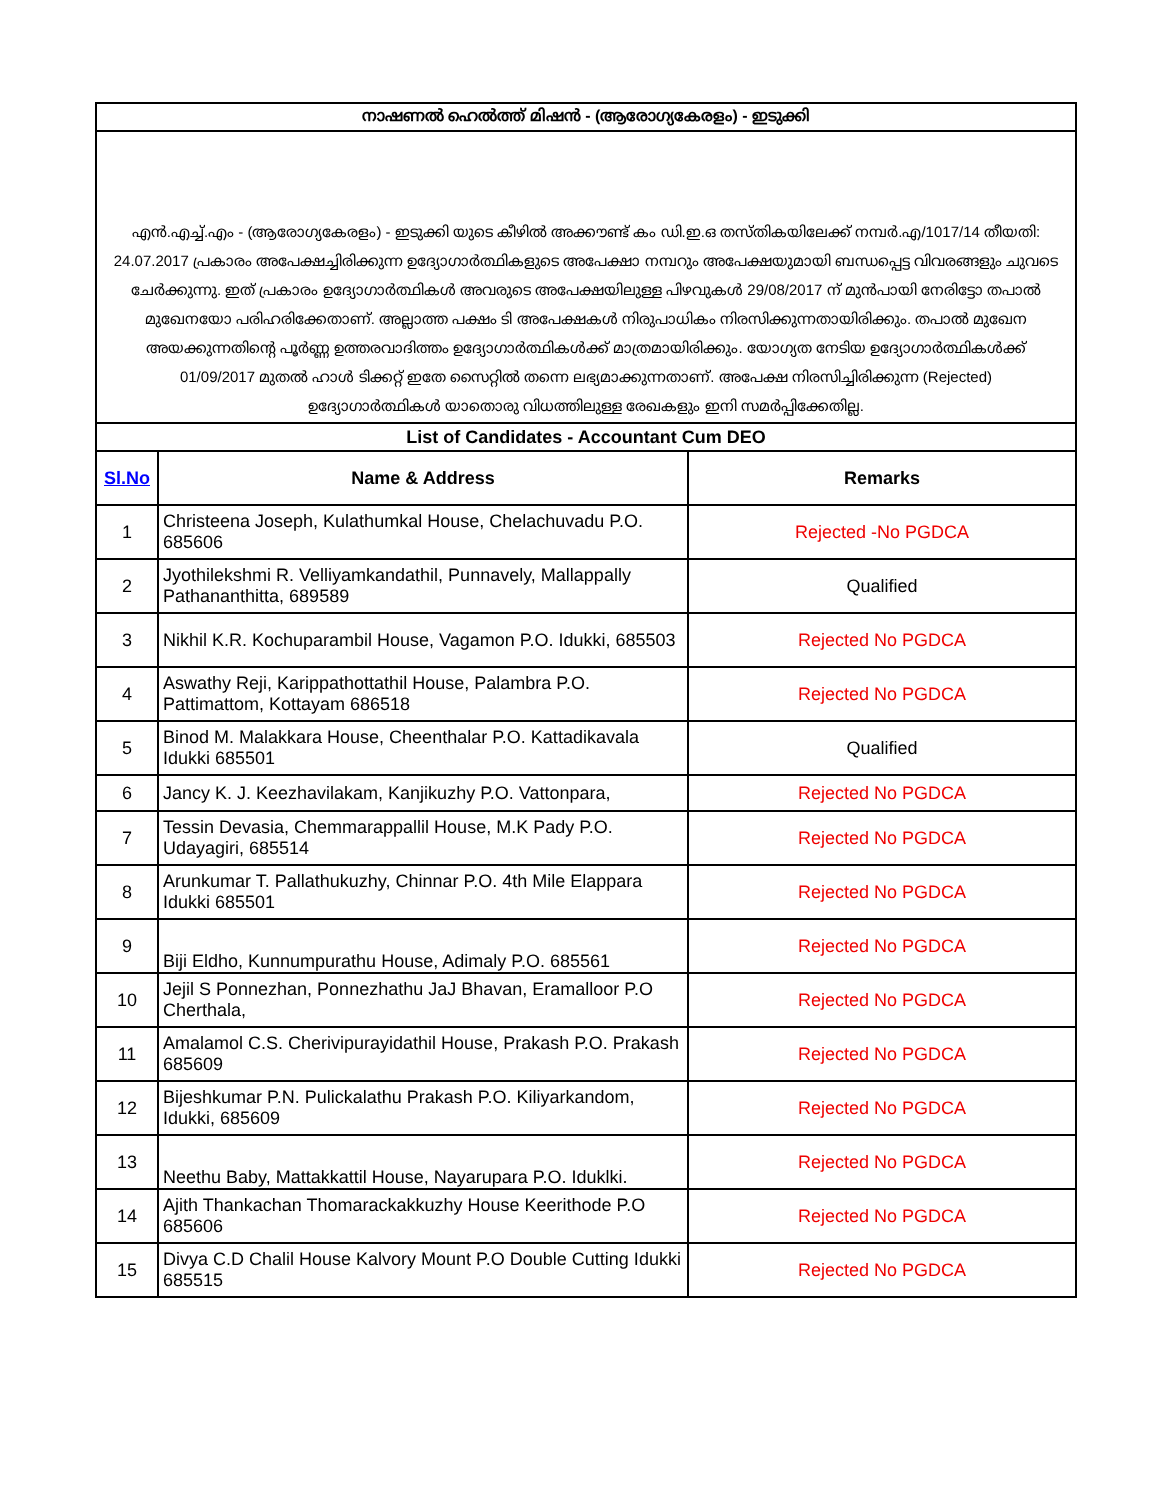| നാഷണൽ ഹെൽത്ത് മിഷൻ - (ആരോഗ്യകേരളം) - ഇടുക്കി | | |
| --- | --- | --- |
| എൻ.എച്ച്.എം - (ആരോഗ്യകേരളം) - ഇടുക്കി യുടെ കീഴിൽ അക്കൗണ്ട് കം ഡി.ഇ.ഒ തസ്തികയിലേക്ക് നമ്പർ.എ/1017/14 തീയതി: 24.07.2017 പ്രകാരം അപേക്ഷച്ചിരിക്കുന്ന ഉദ്യോഗാർത്ഥികളുടെ അപേക്ഷാ നമ്പറും അപേക്ഷയുമായി ബന്ധപ്പെട്ട വിവരങ്ങളും ചുവടെ ചേർക്കുന്നു. ഇത് പ്രകാരം ഉദ്യോഗാർത്ഥികൾ അവരുടെ അപേക്ഷയിലുള്ള പിഴവുകൾ 29/08/2017 ന് മുൻപായി നേരിട്ടോ തപാൽ മുഖേനയോ പരിഹരിക്കേതാണ്. അല്ലാത്ത പക്ഷം ടി അപേക്ഷകൾ നിരുപാധികം നിരസിക്കുന്നതായിരിക്കും. തപാൽ മുഖേന അയക്കുന്നതിന്റെ പൂർണ്ണ ഉത്തരവാദിത്തം ഉദ്യോഗാർത്ഥികൾക്ക് മാത്രമായിരിക്കും. യോഗ്യത നേടിയ ഉദ്യോഗാർത്ഥികൾക്ക് 01/09/2017 മുതൽ ഹാൾ ടിക്കറ്റ് ഇതേ സൈറ്റിൽ തന്നെ ലഭ്യമാക്കുന്നതാണ്. അപേക്ഷ നിരസിച്ചിരിക്കുന്ന (Rejected) ഉദ്യോഗാർത്ഥികൾ യാതൊരു വിധത്തിലുള്ള രേഖകളും ഇനി സമർപ്പിക്കേതില്ല. | | |
| List of Candidates - Accountant Cum DEO | | |
| Sl.No | Name & Address | Remarks |
| 1 | Christeena Joseph, Kulathumkal House, Chelachuvadu P.O. 685606 | Rejected -No PGDCA |
| 2 | Jyothilekshmi R. Velliyamkandathil, Punnavely, Mallappally Pathananthitta, 689589 | Qualified |
| 3 | Nikhil K.R. Kochuparambil House, Vagamon P.O. Idukki, 685503 | Rejected No PGDCA |
| 4 | Aswathy Reji, Karippathottathil House, Palambra P.O. Pattimattom, Kottayam 686518 | Rejected No PGDCA |
| 5 | Binod M. Malakkara House, Cheenthalar P.O. Kattadikavala Idukki 685501 | Qualified |
| 6 | Jancy K. J. Keezhavilakam, Kanjikuzhy P.O. Vattonpara, | Rejected No PGDCA |
| 7 | Tessin Devasia, Chemmarappallil House, M.K Pady P.O. Udayagiri, 685514 | Rejected No PGDCA |
| 8 | Arunkumar T. Pallathukuzhy, Chinnar P.O. 4th Mile Elappara Idukki 685501 | Rejected No PGDCA |
| 9 | Biji Eldho, Kunnumpurathu House, Adimaly P.O. 685561 | Rejected No PGDCA |
| 10 | Jejil S Ponnezhan, Ponnezhathu JaJ Bhavan, Eramalloor P.O Cherthala, | Rejected No PGDCA |
| 11 | Amalamol C.S. Cherivipurayidathil House, Prakash P.O. Prakash 685609 | Rejected No PGDCA |
| 12 | Bijeshkumar P.N. Pulickalathu Prakash P.O. Kiliyarkandom, Idukki, 685609 | Rejected No PGDCA |
| 13 | Neethu Baby, Mattakkattil House, Nayarupara P.O. Iduklki. | Rejected No PGDCA |
| 14 | Ajith Thankachan Thomarackakkuzhy House Keerithode P.O 685606 | Rejected No PGDCA |
| 15 | Divya C.D Chalil House Kalvory Mount P.O Double Cutting Idukki 685515 | Rejected No PGDCA |